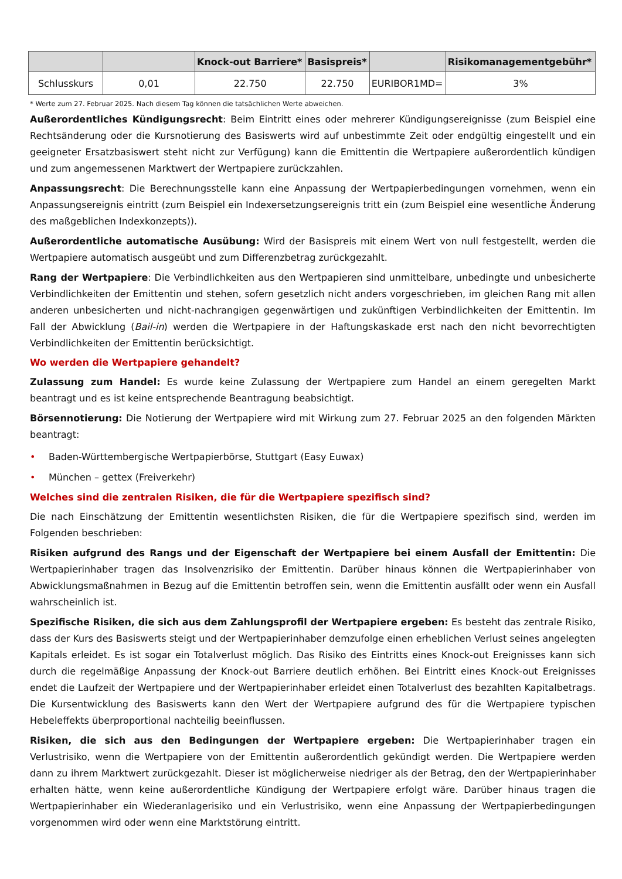| | | Knock-out Barriere* | Basispreis* | | Risikomanagementgebühr* |
| --- | --- | --- | --- | --- | --- |
| Schlusskurs | 0,01 | 22.750 | 22.750 | EURIBOR1MD= | 3% |
* Werte zum 27. Februar 2025. Nach diesem Tag können die tatsächlichen Werte abweichen.
Außerordentliches Kündigungsrecht: Beim Eintritt eines oder mehrerer Kündigungsereignisse (zum Beispiel eine Rechtsänderung oder die Kursnotierung des Basiswerts wird auf unbestimmte Zeit oder endgültig eingestellt und ein geeigneter Ersatzbasiswert steht nicht zur Verfügung) kann die Emittentin die Wertpapiere außerordentlich kündigen und zum angemessenen Marktwert der Wertpapiere zurückzahlen.
Anpassungsrecht: Die Berechnungsstelle kann eine Anpassung der Wertpapierbedingungen vornehmen, wenn ein Anpassungsereignis eintritt (zum Beispiel ein Indexersetzungsereignis tritt ein (zum Beispiel eine wesentliche Änderung des maßgeblichen Indexkonzepts)).
Außerordentliche automatische Ausübung: Wird der Basispreis mit einem Wert von null festgestellt, werden die Wertpapiere automatisch ausgeübt und zum Differenzbetrag zurückgezahlt.
Rang der Wertpapiere: Die Verbindlichkeiten aus den Wertpapieren sind unmittelbare, unbedingte und unbesicherte Verbindlichkeiten der Emittentin und stehen, sofern gesetzlich nicht anders vorgeschrieben, im gleichen Rang mit allen anderen unbesicherten und nicht-nachrangigen gegenwärtigen und zukünftigen Verbindlichkeiten der Emittentin. Im Fall der Abwicklung (Bail-in) werden die Wertpapiere in der Haftungskaskade erst nach den nicht bevorrechtigten Verbindlichkeiten der Emittentin berücksichtigt.
Wo werden die Wertpapiere gehandelt?
Zulassung zum Handel: Es wurde keine Zulassung der Wertpapiere zum Handel an einem geregelten Markt beantragt und es ist keine entsprechende Beantragung beabsichtigt.
Börsennotierung: Die Notierung der Wertpapiere wird mit Wirkung zum 27. Februar 2025 an den folgenden Märkten beantragt:
• Baden-Württembergische Wertpapierbörse, Stuttgart (Easy Euwax)
• München – gettex (Freiverkehr)
Welches sind die zentralen Risiken, die für die Wertpapiere spezifisch sind?
Die nach Einschätzung der Emittentin wesentlichsten Risiken, die für die Wertpapiere spezifisch sind, werden im Folgenden beschrieben:
Risiken aufgrund des Rangs und der Eigenschaft der Wertpapiere bei einem Ausfall der Emittentin: Die Wertpapierinhaber tragen das Insolvenzrisiko der Emittentin. Darüber hinaus können die Wertpapierinhaber von Abwicklungsmaßnahmen in Bezug auf die Emittentin betroffen sein, wenn die Emittentin ausfällt oder wenn ein Ausfall wahrscheinlich ist.
Spezifische Risiken, die sich aus dem Zahlungsprofil der Wertpapiere ergeben: Es besteht das zentrale Risiko, dass der Kurs des Basiswerts steigt und der Wertpapierinhaber demzufolge einen erheblichen Verlust seines angelegten Kapitals erleidet. Es ist sogar ein Totalverlust möglich. Das Risiko des Eintritts eines Knock-out Ereignisses kann sich durch die regelmäßige Anpassung der Knock-out Barriere deutlich erhöhen. Bei Eintritt eines Knock-out Ereignisses endet die Laufzeit der Wertpapiere und der Wertpapierinhaber erleidet einen Totalverlust des bezahlten Kapitalbetrags. Die Kursentwicklung des Basiswerts kann den Wert der Wertpapiere aufgrund des für die Wertpapiere typischen Hebeleffekts überproportional nachteilig beeinflussen.
Risiken, die sich aus den Bedingungen der Wertpapiere ergeben: Die Wertpapierinhaber tragen ein Verlustrisiko, wenn die Wertpapiere von der Emittentin außerordentlich gekündigt werden. Die Wertpapiere werden dann zu ihrem Marktwert zurückgezahlt. Dieser ist möglicherweise niedriger als der Betrag, den der Wertpapierinhaber erhalten hätte, wenn keine außerordentliche Kündigung der Wertpapiere erfolgt wäre. Darüber hinaus tragen die Wertpapierinhaber ein Wiederanlagerisiko und ein Verlustrisiko, wenn eine Anpassung der Wertpapierbedingungen vorgenommen wird oder wenn eine Marktstörung eintritt.